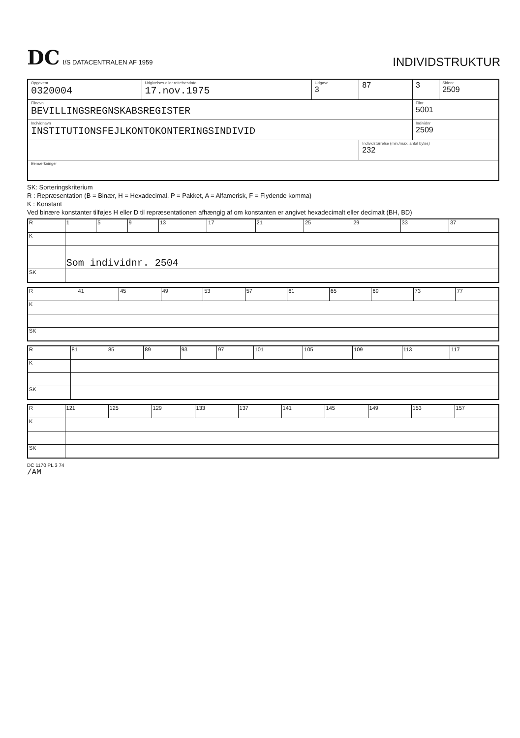DC I/S DATACENTRALEN AF 1959
INDIVIDSTRUKTUR
| Opgavenr 0320004 | Udgivelses eller rettelsesdato 17.nov.1975 | Udgave 3 | 87 | 3 | Sidenr 2509 |
| Filnavn BEVILLINGSREGNSKABSREGISTER | | | | Filnr 5001 | |
| Individnavn INSTITUTIONSFEJLKONTOKONTERINGSINDIVID | | | | Individnr 2509 | |
| | | | Individstørrelse (min./max. antal bytes) 232 | | |
| Bemærkninger | | | | | |
SK: Sorteringskriterium
R : Repræsentation (B = Binær, H = Hexadecimal, P = Pakket, A = Alfamerisk, F = Flydende komma)
K : Konstant
Ved binære konstanter tilføjes H eller D til repræsentationen afhængig af om konstanten er angivet hexadecimalt eller decimalt (BH, BD)
| R | 1 | 5 | 9 | 13 | 17 | 21 | 25 | 29 | 33 | 37 |
| K | | | | | | | | | | |
| | Som individnr. 2504 | | | | | | | | | |
| SK | | | | | | | | | | |
| R | 41 | 45 | 49 | 53 | 57 | 61 | 65 | 69 | 73 | 77 |
| K | | | | | | | | | | |
| SK | | | | | | | | | | |
| R | 81 | 85 | 89 | 93 | 97 | 101 | 105 | 109 | 113 | 117 |
| K | | | | | | | | | | |
| SK | | | | | | | | | | |
| R | 121 | 125 | 129 | 133 | 137 | 141 | 145 | 149 | 153 | 157 |
| K | | | | | | | | | | |
| SK | | | | | | | | | | |
DC 1170 PL 3 74
/AM